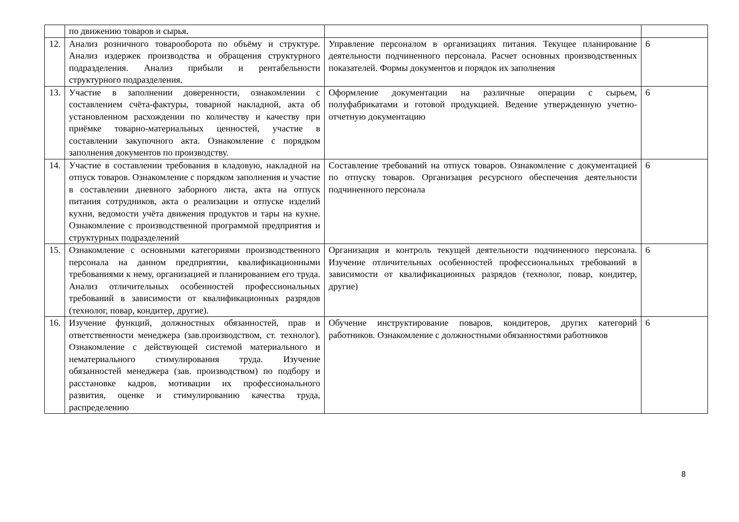| | по движению товаров и сырья. | | |
| 12. | Анализ розничного товарооборота по объёму и структуре. Анализ издержек производства и обращения структурного подразделения. Анализ прибыли и рентабельности структурного подразделения. | Управление персоналом в организациях питания. Текущее планирование деятельности подчиненного персонала. Расчет основных производственных показателей. Формы документов и порядок их заполнения | 6 |
| 13. | Участие в заполнении доверенности, ознакомлении с составлением счёта-фактуры, товарной накладной, акта об установленном расхождении по количеству и качеству при приёмке товарно-материальных ценностей, участие в составлении закупочного акта. Ознакомление с порядком заполнения документов по производству. | Оформление документации на различные операции с сырьем, полуфабрикатами и готовой продукцией. Ведение утвержденную учетно-отчетную документацию | 6 |
| 14. | Участие в составлении требования в кладовую, накладной на отпуск товаров. Ознакомление с порядком заполнения и участие в составлении дневного заборного листа, акта на отпуск питания сотрудников, акта о реализации и отпуске изделий кухни, ведомости учёта движения продуктов и тары на кухне. Ознакомление с производственной программой предприятия и структурных подразделений | Составление требований на отпуск товаров. Ознакомление с документацией по отпуску товаров. Организация ресурсного обеспечения деятельности подчиненного персонала | 6 |
| 15. | Ознакомление с основными категориями производственного персонала на данном предприятии, квалификационными требованиями к нему, организацией и планированием его труда. Анализ отличительных особенностей профессиональных требований в зависимости от квалификационных разрядов (технолог, повар, кондитер, другие). | Организация и контроль текущей деятельности подчиненного персонала. Изучение отличительных особенностей профессиональных требований в зависимости от квалификационных разрядов (технолог, повар, кондитер, другие) | 6 |
| 16. | Изучение функций, должностных обязанностей, прав и ответственности менеджера (зав.производством, ст. технолог). Ознакомление с действующей системой материального и нематериального стимулирования труда. Изучение обязанностей менеджера (зав. производством) по подбору и расстановке кадров, мотивации их профессионального развития, оценке и стимулированию качества труда, распределению | Обучение инструктирование поваров, кондитеров, других категорий работников. Ознакомление с должностными обязанностями работников | 6 |
8